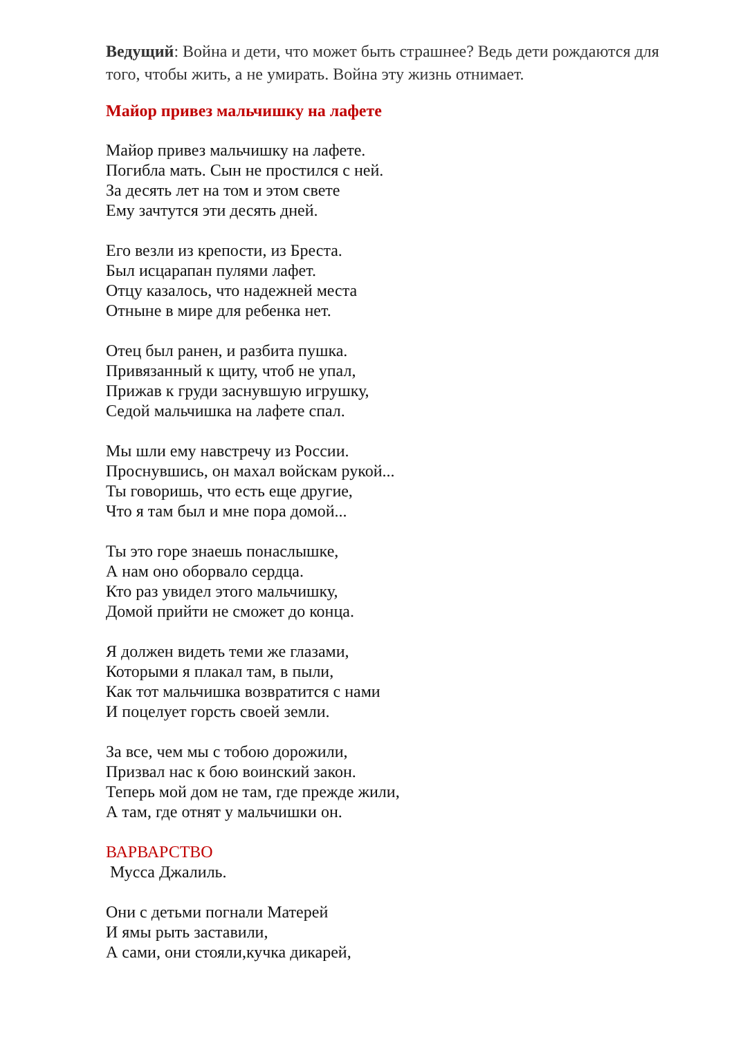Ведущий: Война и дети, что может быть страшнее? Ведь дети рождаются для того, чтобы жить, а не умирать. Война эту жизнь отнимает.
Майор привез мальчишку на лафете
Майор привез мальчишку на лафете.
Погибла мать. Сын не простился с ней.
За десять лет на том и этом свете
Ему зачтутся эти десять дней.
Его везли из крепости, из Бреста.
Был исцарапан пулями лафет.
Отцу казалось, что надежней места
Отныне в мире для ребенка нет.
Отец был ранен, и разбита пушка.
Привязанный к щиту, чтоб не упал,
Прижав к груди заснувшую игрушку,
Седой мальчишка на лафете спал.
Мы шли ему навстречу из России.
Проснувшись, он махал войскам рукой...
Ты говоришь, что есть еще другие,
Что я там был и мне пора домой...
Ты это горе знаешь понаслышке,
А нам оно оборвало сердца.
Кто раз увидел этого мальчишку,
Домой прийти не сможет до конца.
Я должен видеть теми же глазами,
Которыми я плакал там, в пыли,
Как тот мальчишка возвратится с нами
И поцелует горсть своей земли.
За все, чем мы с тобою дорожили,
Призвал нас к бою воинский закон.
Теперь мой дом не там, где прежде жили,
А там, где отнят у мальчишки он.
ВАРВАРСТВО
Мусса Джалиль.
Они с детьми погнали Матерей
И ямы рыть заставили,
А сами, они стояли,кучка дикарей,